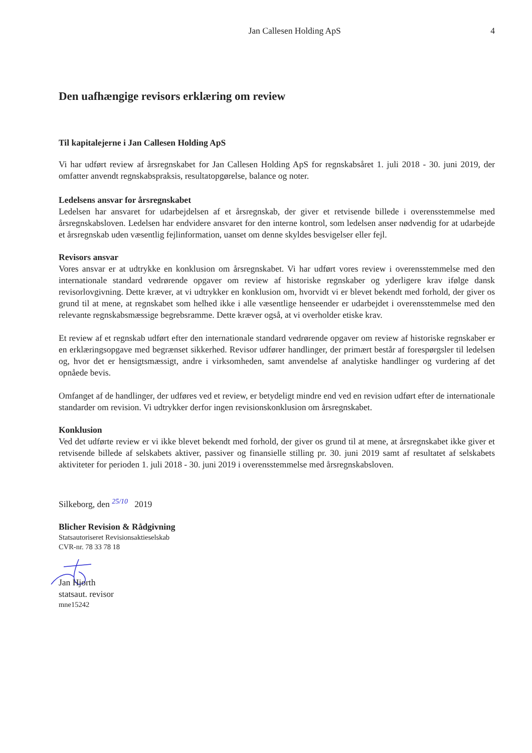Jan Callesen Holding ApS 4
Den uafhængige revisors erklæring om review
Til kapitalejerne i Jan Callesen Holding ApS
Vi har udført review af årsregnskabet for Jan Callesen Holding ApS for regnskabsåret 1. juli 2018 - 30. juni 2019, der omfatter anvendt regnskabspraksis, resultatopgørelse, balance og noter.
Ledelsens ansvar for årsregnskabet
Ledelsen har ansvaret for udarbejdelsen af et årsregnskab, der giver et retvisende billede i overensstemmelse med årsregnskabsloven. Ledelsen har endvidere ansvaret for den interne kontrol, som ledelsen anser nødvendig for at udarbejde et årsregnskab uden væsentlig fejlinformation, uanset om denne skyldes besvigelser eller fejl.
Revisors ansvar
Vores ansvar er at udtrykke en konklusion om årsregnskabet. Vi har udført vores review i overensstemmelse med den internationale standard vedrørende opgaver om review af historiske regnskaber og yderligere krav ifølge dansk revisorlovgivning. Dette kræver, at vi udtrykker en konklusion om, hvorvidt vi er blevet bekendt med forhold, der giver os grund til at mene, at regnskabet som helhed ikke i alle væsentlige henseender er udarbejdet i overensstemmelse med den relevante regnskabsmæssige begrebsramme. Dette kræver også, at vi overholder etiske krav.
Et review af et regnskab udført efter den internationale standard vedrørende opgaver om review af historiske regnskaber er en erklæringsopgave med begrænset sikkerhed. Revisor udfører handlinger, der primært består af forespørgsler til ledelsen og, hvor det er hensigtsmæssigt, andre i virksomheden, samt anvendelse af analytiske handlinger og vurdering af det opnåede bevis.
Omfanget af de handlinger, der udføres ved et review, er betydeligt mindre end ved en revision udført efter de internationale standarder om revision. Vi udtrykker derfor ingen revisionskonklusion om årsregnskabet.
Konklusion
Ved det udførte review er vi ikke blevet bekendt med forhold, der giver os grund til at mene, at årsregnskabet ikke giver et retvisende billede af selskabets aktiver, passiver og finansielle stilling pr. 30. juni 2019 samt af resultatet af selskabets aktiviteter for perioden 1. juli 2018 - 30. juni 2019 i overensstemmelse med årsregnskabsloven.
Silkeborg, den 25/10 2019
Blicher Revision & Rådgivning
Statsautoriseret Revisionsaktieselskab
CVR-nr. 78 33 78 18
Jan Hjorth
statsaut. revisor
mne15242